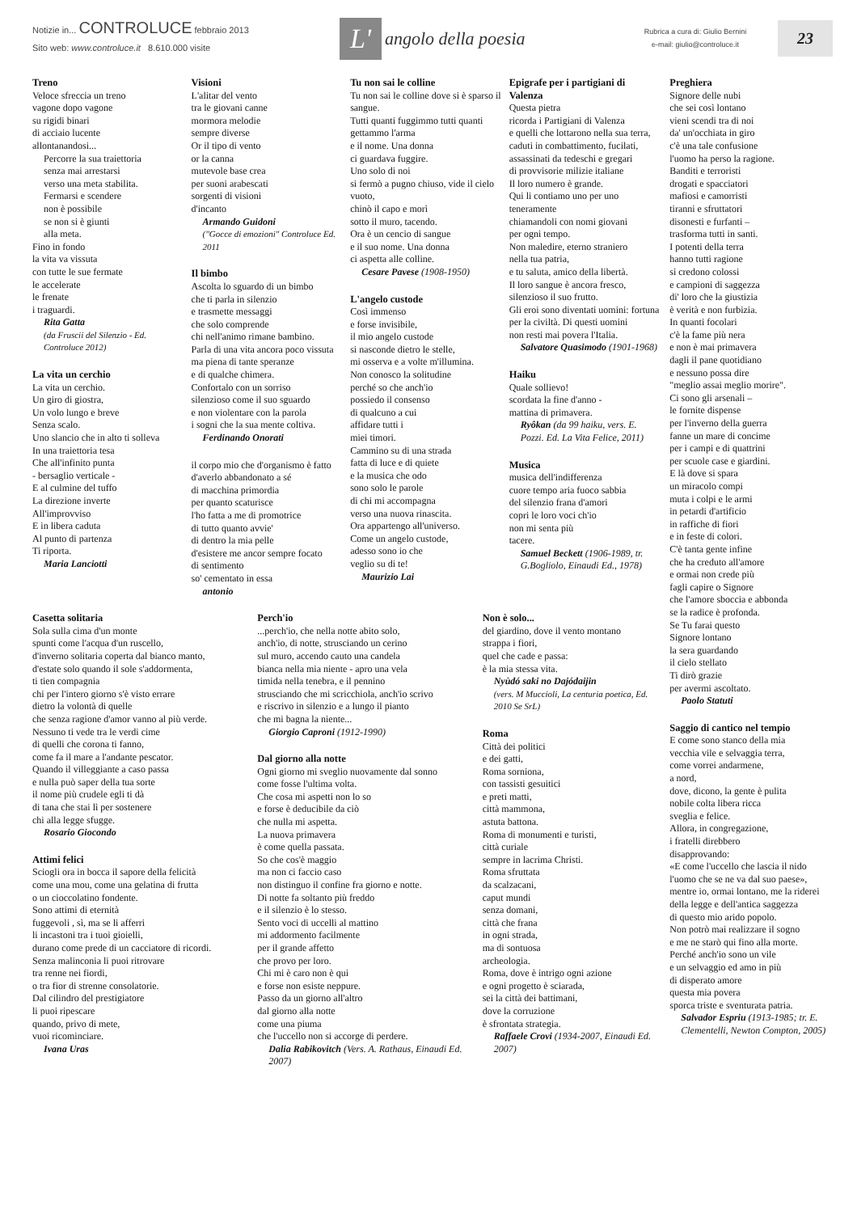Notizie in... CONTROLUCE febbraio 2013
Sito web: www.controluce.it 8.610.000 visite
L'
angolo della poesia
Rubrica a cura di: Giulio Bernini
e-mail: giulio@controluce.it
23
Treno
Veloce sfreccia un treno
vagone dopo vagone
su rigidi binari
di acciaio lucente
allontanandosi...
Percorre la sua traiettoria
senza mai arrestarsi
verso una meta stabilita.
Fermarsi e scendere
non è possibile
se non si è giunti
alla meta.
Fino in fondo
la vita va vissuta
con tutte le sue fermate
le accelerate
le frenate
i traguardi.
Rita Gatta
(da Fruscii del Silenzio - Ed. Controluce 2012)
La vita un cerchio
La vita un cerchio.
Un giro di giostra,
Un volo lungo e breve
Senza scalo.
Uno slancio che in alto ti solleva
In una traiettoria tesa
Che all'infinito punta
- bersaglio verticale -
E al culmine del tuffo
La direzione inverte
All'improvviso
E in libera caduta
Al punto di partenza
Ti riporta.
Maria Lanciotti
Visioni
L'alitar del vento
tra le giovani canne
mormora melodie
sempre diverse
Or il tipo di vento
or la canna
mutevole base crea
per suoni arabescati
sorgenti di visioni
d'incanto
Armando Guidoni
("Gocce di emozioni" Controluce Ed. 2011
Il bimbo
Ascolta lo sguardo di un bimbo
che ti parla in silenzio
e trasmette messaggi
che solo comprende
chi nell'animo rimane bambino.
Parla di una vita ancora poco vissuta
ma piena di tante speranze
e di qualche chimera.
Confortalo con un sorriso
silenzioso come il suo sguardo
e non violentare con la parola
i sogni che la sua mente coltiva.
Ferdinando Onorati
il corpo mio che d'organismo è fatto
d'averlo abbandonato a sé
di macchina primordia
per quanto scaturisce
l'ho fatta a me di promotrice
di tutto quanto avvie'
di dentro la mia pelle
d'esistere me ancor sempre focato
di sentimento
so' cementato in essa
antonio
Tu non sai le colline
Tu non sai le colline dove si è sparso il sangue.
Tutti quanti fuggimmo tutti quanti gettammo l'arma
e il nome. Una donna
ci guardava fuggire.
Uno solo di noi
si fermò a pugno chiuso, vide il cielo vuoto,
chinò il capo e morì
sotto il muro, tacendo.
Ora è un cencio di sangue
e il suo nome. Una donna
ci aspetta alle colline.
Cesare Pavese (1908-1950)
L'angelo custode
Così immenso
e forse invisibile,
il mio angelo custode
si nasconde dietro le stelle,
mi osserva e a volte m'illumina.
Non conosco la solitudine
perché so che anch'io
possiedo il consenso
di qualcuno a cui
affidare tutti i
miei timori.
Cammino su di una strada
fatta di luce e di quiete
e la musica che odo
sono solo le parole
di chi mi accompagna
verso una nuova rinascita.
Ora appartengo all'universo.
Come un angelo custode,
adesso sono io che
veglio su di te!
Maurizio Lai
Epigrafe per i partigiani di Valenza
Questa pietra
ricorda i Partigiani di Valenza
e quelli che lottarono nella sua terra,
caduti in combattimento, fucilati,
assassinati da tedeschi e gregari
di provvisorie milizie italiane
Il loro numero è grande.
Qui li contiamo uno per uno
teneramente
chiamandoli con nomi giovani
per ogni tempo.
Non maledire, eterno straniero
nella tua patria,
e tu saluta, amico della libertà.
Il loro sangue è ancora fresco,
silenzioso il suo frutto.
Gli eroi sono diventati uomini: fortuna per la civiltà. Di questi uomini
non resti mai povera l'Italia.
Salvatore Quasimodo (1901-1968)
Haiku
Quale sollievo!
scordata la fine d'anno -
mattina di primavera.
Ryôkan (da 99 haiku, vers. E. Pozzi. Ed. La Vita Felice, 2011)
Musica
musica dell'indifferenza
cuore tempo aria fuoco sabbia
del silenzio frana d'amori
copri le loro voci ch'io
non mi senta più
tacere.
Samuel Beckett (1906-1989, tr. G.Bogliolo, Einaudi Ed., 1978)
Casetta solitaria
Sola sulla cima d'un monte
spunti come l'acqua d'un ruscello,
d'inverno solitaria coperta dal bianco manto,
d'estate solo quando il sole s'addormenta,
ti tien compagnia
chi per l'intero giorno s'è visto errare
dietro la volontà di quelle
che senza ragione d'amor vanno al più verde.
Nessuno ti vede tra le verdi cime
di quelli che corona ti fanno,
come fa il mare a l'andante pescator.
Quando il villeggiante a caso passa
e nulla può saper della tua sorte
il nome più crudele egli ti dà
di tana che stai lì per sostenere
chi alla legge sfugge.
Rosario Giocondo
Attimi felici
Sciogli ora in bocca il sapore della felicità
come una mou, come una gelatina di frutta
o un cioccolatino fondente.
Sono attimi di eternità
fuggevoli , sì, ma se li afferri
li incastoni tra i tuoi gioielli,
durano come prede di un cacciatore di ricordi.
Senza malinconia li puoi ritrovare
tra renne nei fiordi,
o tra fior di strenne consolatorie.
Dal cilindro del prestigiatore
li puoi ripescare
quando, privo di mete,
vuoi ricominciare.
Ivana Uras
Perch'io
...perch'io, che nella notte abito solo,
anch'io, di notte, strusciando un cerino
sul muro, accendo cauto una candela
bianca nella mia niente - apro una vela
timida nella tenebra, e il pennino
strusciando che mi scricchiola, anch'io scrivo
e riscrivo in silenzio e a lungo il pianto
che mi bagna la niente...
Giorgio Caproni (1912-1990)
Dal giorno alla notte
Ogni giorno mi sveglio nuovamente dal sonno
come fosse l'ultima volta.
Che cosa mi aspetti non lo so
e forse è deducibile da ciò
che nulla mi aspetta.
La nuova primavera
è come quella passata.
So che cos'è maggio
ma non ci faccio caso
non distinguo il confine fra giorno e notte.
Di notte fa soltanto più freddo
e il silenzio è lo stesso.
Sento voci di uccelli al mattino
mi addormento facilmente
per il grande affetto
che provo per loro.
Chi mi è caro non è qui
e forse non esiste neppure.
Passo da un giorno all'altro
dal giorno alla notte
come una piuma
che l'uccello non si accorge di perdere.
Dalia Rabikovitch (Vers. A. Rathaus, Einaudi Ed. 2007)
Non è solo...
del giardino, dove il vento montano
strappa i fiori,
quel che cade e passa:
è la mia stessa vita.
Nyùdó saki no Dajódaijin
(vers. M Muccioli, La centuria poetica, Ed. 2010 Se SrL)
Roma
Città dei politici
e dei gatti,
Roma sorniona,
con tassisti gesuitici
e preti matti,
città mammona,
astuta battona.
Roma di monumenti e turisti,
città curiale
sempre in lacrima Christi.
Roma sfruttata
da scalzacani,
caput mundi
senza domani,
città che frana
in ogni strada,
ma di sontuosa
archeologia.
Roma, dove è intrigo ogni azione
e ogni progetto è sciarada,
sei la città dei battimani,
dove la corruzione
è sfrontata strategia.
Raffaele Crovi (1934-2007, Einaudi Ed. 2007)
Preghiera
Signore delle nubi
che sei così lontano
vieni scendi tra di noi
da' un'occhiata in giro
c'è una tale confusione
l'uomo ha perso la ragione.
Banditi e terroristi
drogati e spacciatori
mafiosi e camorristi
tiranni e sfruttatori
disonesti e furfanti –
trasforma tutti in santi.
I potenti della terra
hanno tutti ragione
si credono colossi
e campioni di saggezza
di' loro che la giustizia
è verità e non furbizia.
In quanti focolari
c'è la fame più nera
e non è mai primavera
dagli il pane quotidiano
e nessuno possa dire
"meglio assai meglio morire".
Ci sono gli arsenali –
le fornite dispense
per l'inverno della guerra
fanne un mare di concime
per i campi e di quattrini
per scuole case e giardini.
E là dove si spara
un miracolo compi
muta i colpi e le armi
in petardi d'artificio
in raffiche di fiori
e in feste di colori.
C'è tanta gente infine
che ha creduto all'amore
e ormai non crede più
fagli capire o Signore
che l'amore sboccia e abbonda
se la radice è profonda.
Se Tu farai questo
Signore lontano
la sera guardando
il cielo stellato
Ti dirò grazie
per avermi ascoltato.
Paolo Statuti
Saggio di cantico nel tempio
E come sono stanco della mia
vecchia vile e selvaggia terra,
come vorrei andarmene,
a nord,
dove, dicono, la gente è pulita
nobile colta libera ricca
sveglia e felice.
Allora, in congregazione,
i fratelli direbbero
disapprovando:
«E come l'uccello che lascia il nido
l'uomo che se ne va dal suo paese»,
mentre io, ormai lontano, me la riderei
della legge e dell'antica saggezza
di questo mio arido popolo.
Non potrò mai realizzare il sogno
e me ne starò qui fino alla morte.
Perché anch'io sono un vile
e un selvaggio ed amo in più
di disperato amore
questa mia povera
sporca triste e sventurata patria.
Salvador Espriu (1913-1985; tr. E. Clementelli, Newton Compton, 2005)